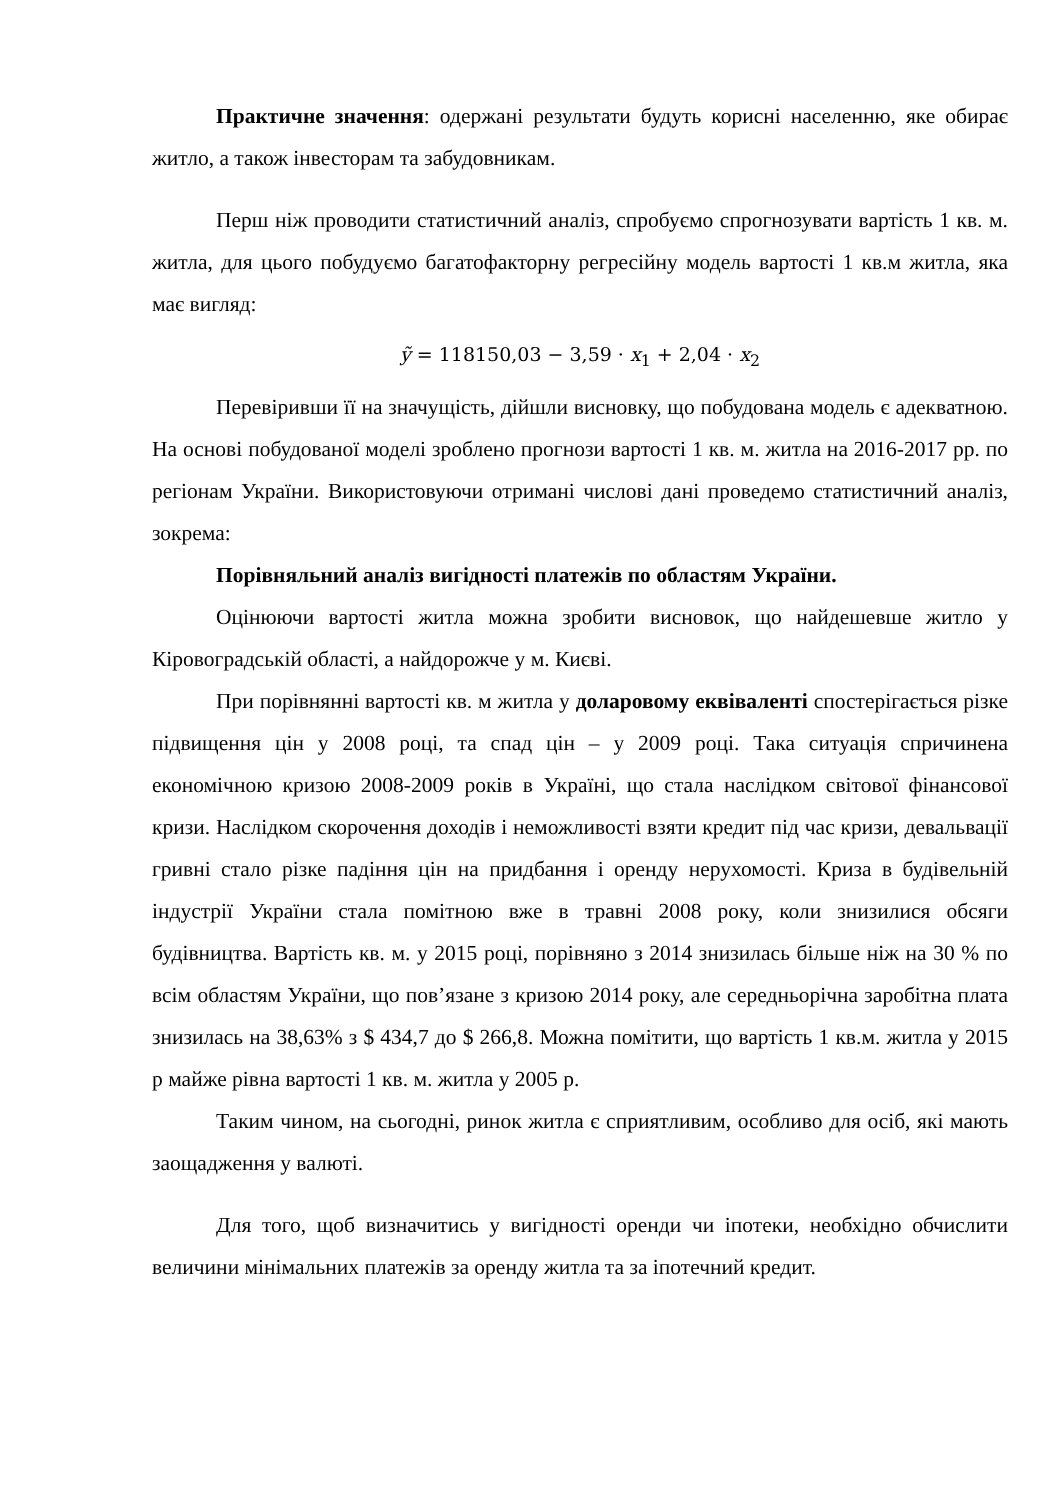Практичне значення: одержані результати будуть корисні населенню, яке обирає житло, а також інвесторам та забудовникам.
Перш ніж проводити статистичний аналіз, спробуємо спрогнозувати вартість 1 кв. м. житла, для цього побудуємо багатофакторну регресійну модель вартості 1 кв.м житла, яка має вигляд:
ỹ = 118150,03 − 3,59 · x<sub>1</sub> + 2,04 · x<sub>2</sub>
Перевіривши її на значущість, дійшли висновку, що побудована модель є адекватною. На основі побудованої моделі зроблено прогнози вартості 1 кв. м. житла на 2016-2017 рр. по регіонам України. Використовуючи отримані числові дані проведемо статистичний аналіз, зокрема:
Порівняльний аналіз вигідності платежів по областям України.
Оцінюючи вартості житла можна зробити висновок, що найдешевше житло у Кіровоградській області, а найдорожче у м. Києві.
При порівнянні вартості кв. м житла у доларовому еквіваленті спостерігається різке підвищення цін у 2008 році, та спад цін – у 2009 році. Така ситуація спричинена економічною кризою 2008-2009 років в Україні, що стала наслідком світової фінансової кризи. Наслідком скорочення доходів і неможливості взяти кредит під час кризи, девальвації гривні стало різке падіння цін на придбання і оренду нерухомості. Криза в будівельній індустрії України стала помітною вже в травні 2008 року, коли знизилися обсяги будівництва. Вартість кв. м. у 2015 році, порівняно з 2014 знизилась більше ніж на 30 % по всім областям України, що пов’язане з кризою 2014 року, але середньорічна заробітна плата знизилась на 38,63% з $ 434,7 до $ 266,8. Можна помітити, що вартість 1 кв.м. житла у 2015 р майже рівна вартості 1 кв. м. житла у 2005 р.
Таким чином, на сьогодні, ринок житла є сприятливим, особливо для осіб, які мають заощадження у валюті.
Для того, щоб визначитись у вигідності оренди чи іпотеки, необхідно обчислити величини мінімальних платежів за оренду житла та за іпотечний кредит.